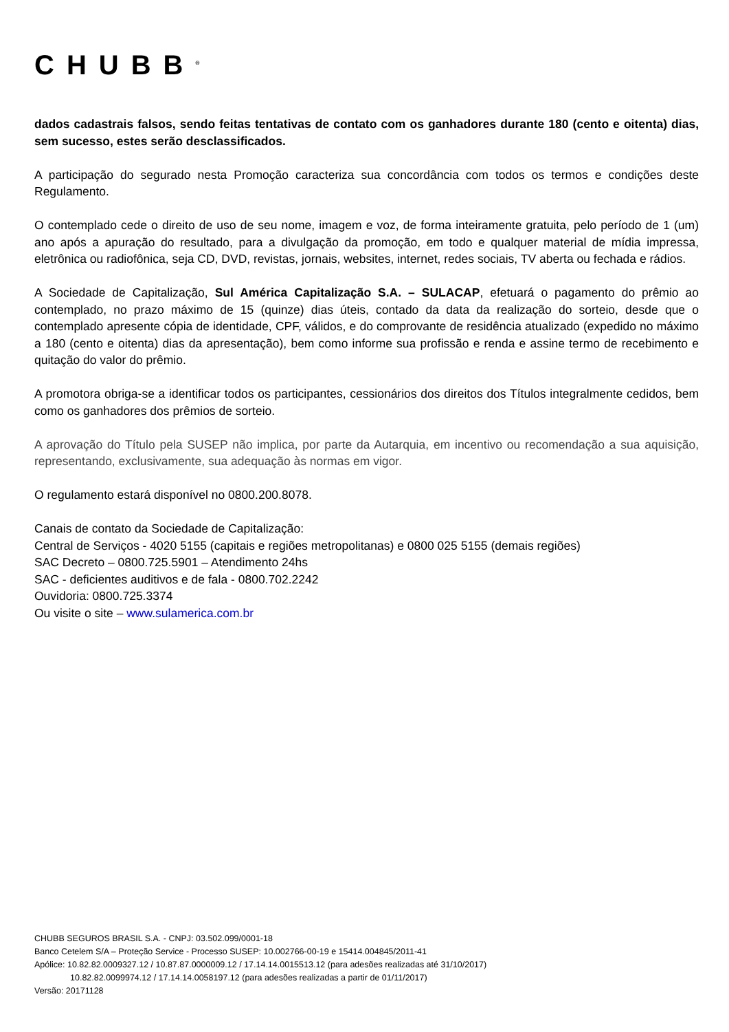CHUBB<sup>®</sup>
dados cadastrais falsos, sendo feitas tentativas de contato com os ganhadores durante 180 (cento e oitenta) dias, sem sucesso, estes serão desclassificados.
A participação do segurado nesta Promoção caracteriza sua concordância com todos os termos e condições deste Regulamento.
O contemplado cede o direito de uso de seu nome, imagem e voz, de forma inteiramente gratuita, pelo período de 1 (um) ano após a apuração do resultado, para a divulgação da promoção, em todo e qualquer material de mídia impressa, eletrônica ou radiofônica, seja CD, DVD, revistas, jornais, websites, internet, redes sociais, TV aberta ou fechada e rádios.
A Sociedade de Capitalização, Sul América Capitalização S.A. – SULACAP, efetuará o pagamento do prêmio ao contemplado, no prazo máximo de 15 (quinze) dias úteis, contado da data da realização do sorteio, desde que o contemplado apresente cópia de identidade, CPF, válidos, e do comprovante de residência atualizado (expedido no máximo a 180 (cento e oitenta) dias da apresentação), bem como informe sua profissão e renda e assine termo de recebimento e quitação do valor do prêmio.
A promotora obriga-se a identificar todos os participantes, cessionários dos direitos dos Títulos integralmente cedidos, bem como os ganhadores dos prêmios de sorteio.
A aprovação do Título pela SUSEP não implica, por parte da Autarquia, em incentivo ou recomendação a sua aquisição, representando, exclusivamente, sua adequação às normas em vigor.
O regulamento estará disponível no 0800.200.8078.
Canais de contato da Sociedade de Capitalização:
Central de Serviços - 4020 5155 (capitais e regiões metropolitanas) e 0800 025 5155 (demais regiões)
SAC Decreto – 0800.725.5901 – Atendimento 24hs
SAC - deficientes auditivos e de fala - 0800.702.2242
Ouvidoria: 0800.725.3374
Ou visite o site – www.sulamerica.com.br
CHUBB SEGUROS BRASIL S.A. - CNPJ: 03.502.099/0001-18
Banco Cetelem S/A – Proteção Service - Processo SUSEP: 10.002766-00-19 e 15414.004845/2011-41
Apólice: 10.82.82.0009327.12 / 10.87.87.0000009.12 / 17.14.14.0015513.12 (para adesões realizadas até 31/10/2017)
10.82.82.0099974.12 / 17.14.14.0058197.12 (para adesões realizadas a partir de 01/11/2017)
Versão: 20171128